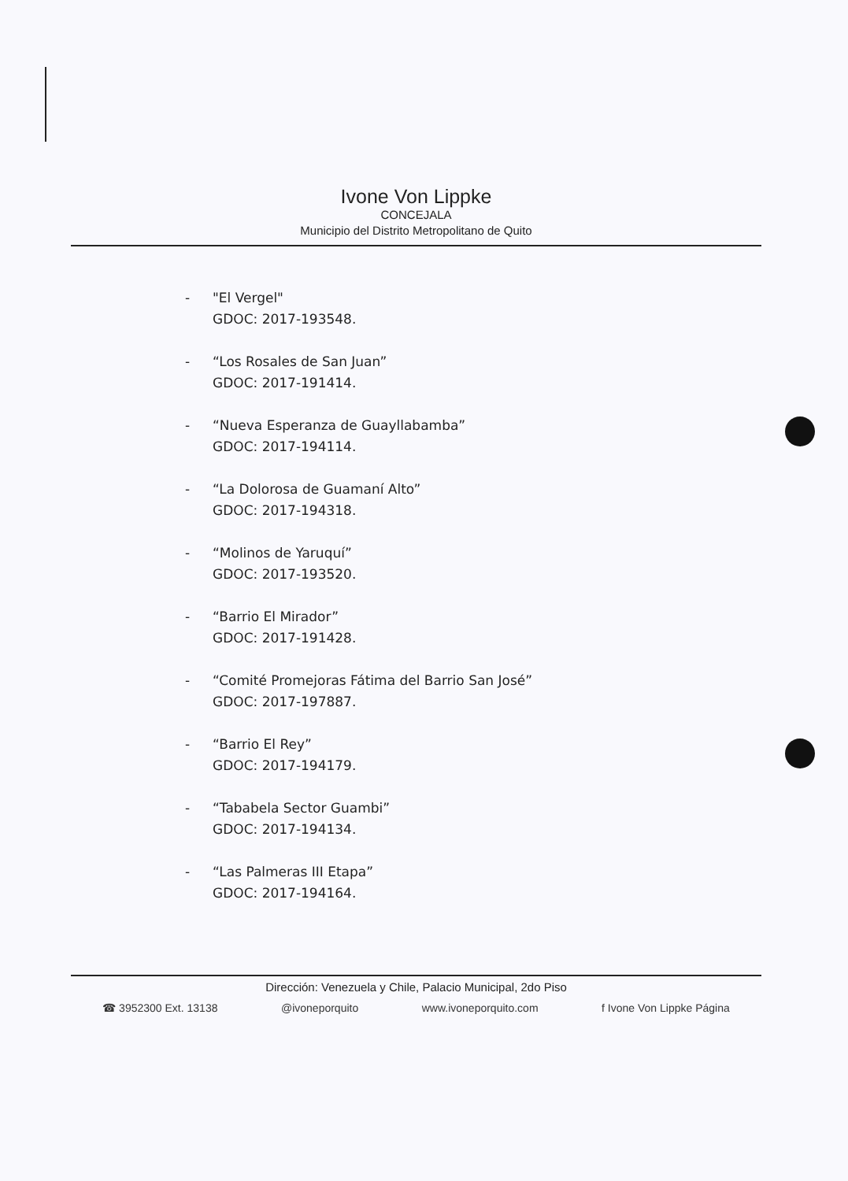Ivone Von Lippke
CONCEJALA
Municipio del Distrito Metropolitano de Quito
- "El Vergel"
GDOC: 2017-193548.
- “Los Rosales de San Juan”
GDOC: 2017-191414.
- “Nueva Esperanza de Guayllabamba”
GDOC: 2017-194114.
- “La Dolorosa de Guamaní Alto”
GDOC: 2017-194318.
- “Molinos de Yaruquí”
GDOC: 2017-193520.
- “Barrio El Mirador”
GDOC: 2017-191428.
- “Comité Promejoras Fátima del Barrio San José”
GDOC: 2017-197887.
- “Barrio El Rey”
GDOC: 2017-194179.
- “Tababela Sector Guambi”
GDOC: 2017-194134.
- “Las Palmeras III Etapa”
GDOC: 2017-194164.
Dirección: Venezuela y Chile, Palacio Municipal, 2do Piso
☎ 3952300 Ext. 13138 @ivoneporquito www.ivoneporquito.com f Ivone Von Lippke Página